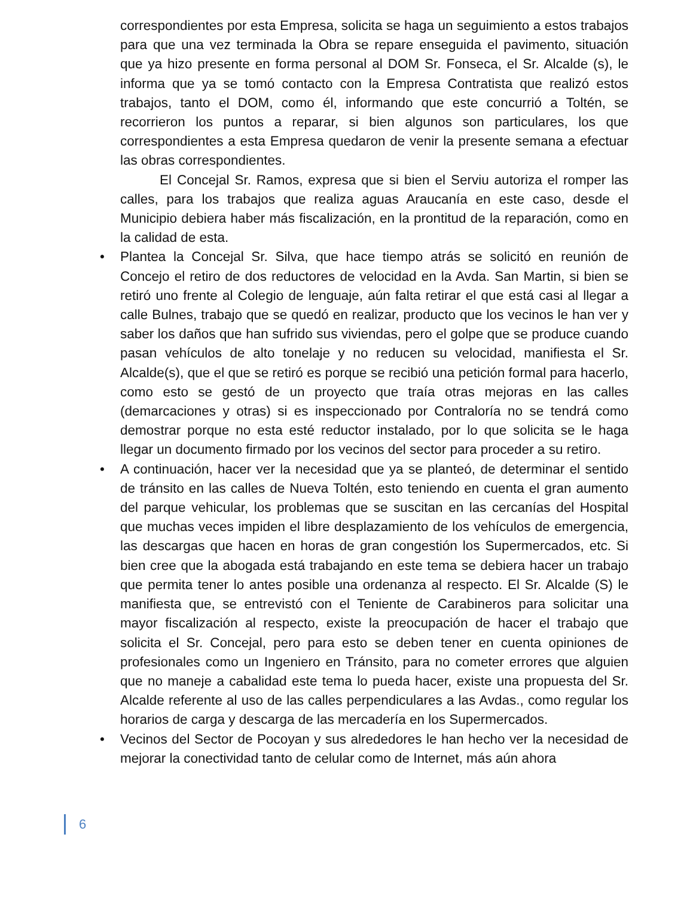correspondientes por esta Empresa, solicita se haga un seguimiento a estos trabajos para que una vez terminada la Obra se repare enseguida el pavimento, situación que ya hizo presente en forma personal al DOM Sr. Fonseca, el Sr. Alcalde (s), le informa que ya se tomó contacto con la Empresa Contratista que realizó estos trabajos, tanto el DOM, como él, informando que este concurrió a Toltén, se recorrieron los puntos a reparar, si bien algunos son particulares, los que correspondientes a esta Empresa quedaron de venir la presente semana a efectuar las obras correspondientes.
El Concejal Sr. Ramos, expresa que si bien el Serviu autoriza el romper las calles, para los trabajos que realiza aguas Araucanía en este caso, desde el Municipio debiera haber más fiscalización, en la prontitud de la reparación, como en la calidad de esta.
• Plantea la Concejal Sr. Silva, que hace tiempo atrás se solicitó en reunión de Concejo el retiro de dos reductores de velocidad en la Avda. San Martin, si bien se retiró uno frente al Colegio de lenguaje, aún falta retirar el que está casi al llegar a calle Bulnes, trabajo que se quedó en realizar, producto que los vecinos le han ver y saber los daños que han sufrido sus viviendas, pero el golpe que se produce cuando pasan vehículos de alto tonelaje y no reducen su velocidad, manifiesta el Sr. Alcalde(s), que el que se retiró es porque se recibió una petición formal para hacerlo, como esto se gestó de un proyecto que traía otras mejoras en las calles (demarcaciones y otras) si es inspeccionado por Contraloría no se tendrá como demostrar porque no esta esté reductor instalado, por lo que solicita se le haga llegar un documento firmado por los vecinos del sector para proceder a su retiro.
• A continuación, hacer ver la necesidad que ya se planteó, de determinar el sentido de tránsito en las calles de Nueva Toltén, esto teniendo en cuenta el gran aumento del parque vehicular, los problemas que se suscitan en las cercanías del Hospital que muchas veces impiden el libre desplazamiento de los vehículos de emergencia, las descargas que hacen en horas de gran congestión los Supermercados, etc. Si bien cree que la abogada está trabajando en este tema se debiera hacer un trabajo que permita tener lo antes posible una ordenanza al respecto. El Sr. Alcalde (S) le manifiesta que, se entrevistó con el Teniente de Carabineros para solicitar una mayor fiscalización al respecto, existe la preocupación de hacer el trabajo que solicita el Sr. Concejal, pero para esto se deben tener en cuenta opiniones de profesionales como un Ingeniero en Tránsito, para no cometer errores que alguien que no maneje a cabalidad este tema lo pueda hacer, existe una propuesta del Sr. Alcalde referente al uso de las calles perpendiculares a las Avdas., como regular los horarios de carga y descarga de las mercadería en los Supermercados.
• Vecinos del Sector de Pocoyan y sus alrededores le han hecho ver la necesidad de mejorar la conectividad tanto de celular como de Internet, más aún ahora
6